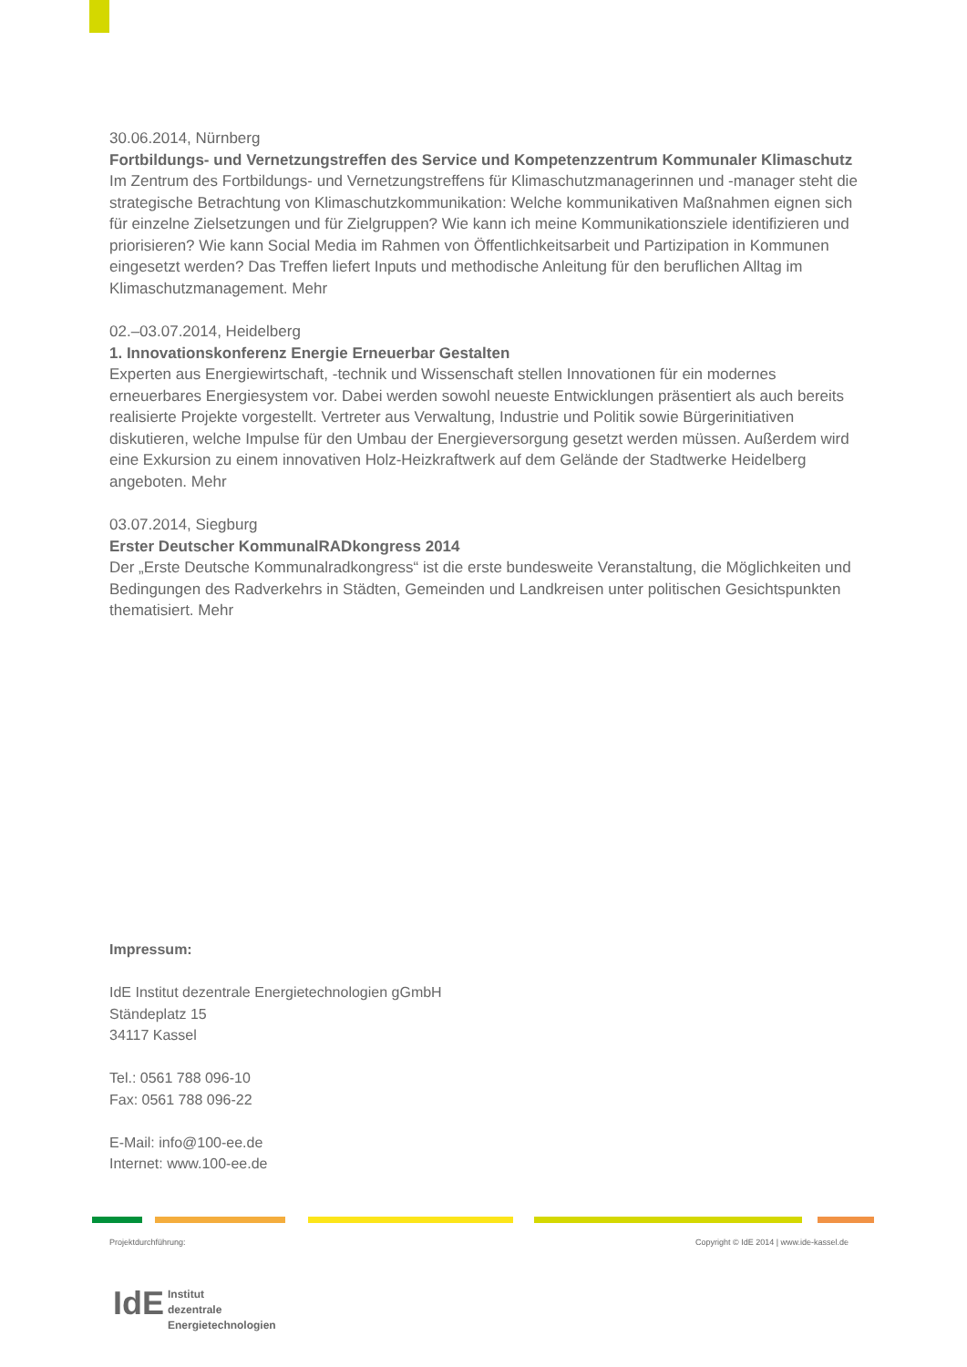30.06.2014, Nürnberg
Fortbildungs- und Vernetzungstreffen des Service und Kompetenzzentrum Kommunaler Klimaschutz
Im Zentrum des Fortbildungs- und Vernetzungstreffens für Klimaschutzmanagerinnen und -manager steht die strategische Betrachtung von Klimaschutzkommunikation: Welche kommunikativen Maßnahmen eignen sich für einzelne Zielsetzungen und für Zielgruppen? Wie kann ich meine Kommunikationsziele identifizieren und priorisieren? Wie kann Social Media im Rahmen von Öffentlichkeitsarbeit und Partizipation in Kommunen eingesetzt werden? Das Treffen liefert Inputs und methodische Anleitung für den beruflichen Alltag im Klimaschutzmanagement. Mehr
02.–03.07.2014, Heidelberg
1. Innovationskonferenz Energie Erneuerbar Gestalten
Experten aus Energiewirtschaft, -technik und Wissenschaft stellen Innovationen für ein modernes erneuerbares Energiesystem vor. Dabei werden sowohl neueste Entwicklungen präsentiert als auch bereits realisierte Projekte vorgestellt. Vertreter aus Verwaltung, Industrie und Politik sowie Bürgerinitiativen diskutieren, welche Impulse für den Umbau der Energieversorgung gesetzt werden müssen. Außerdem wird eine Exkursion zu einem innovativen Holz-Heizkraftwerk auf dem Gelände der Stadtwerke Heidelberg angeboten. Mehr
03.07.2014, Siegburg
Erster Deutscher KommunalRADkongress 2014
Der „Erste Deutsche Kommunalradkongress“ ist die erste bundesweite Veranstaltung, die Möglichkeiten und Bedingungen des Radverkehrs in Städten, Gemeinden und Landkreisen unter politischen Gesichtspunkten thematisiert. Mehr
Impressum:
IdE Institut dezentrale Energietechnologien gGmbH
Ständeplatz 15
34117 Kassel
Tel.: 0561 788 096-10
Fax: 0561 788 096-22
E-Mail: info@100-ee.de
Internet: www.100-ee.de
Projektdurchführung:
Copyright © IdE 2014 | www.ide-kassel.de
IdE Institut
dezentrale
Energietechnologien